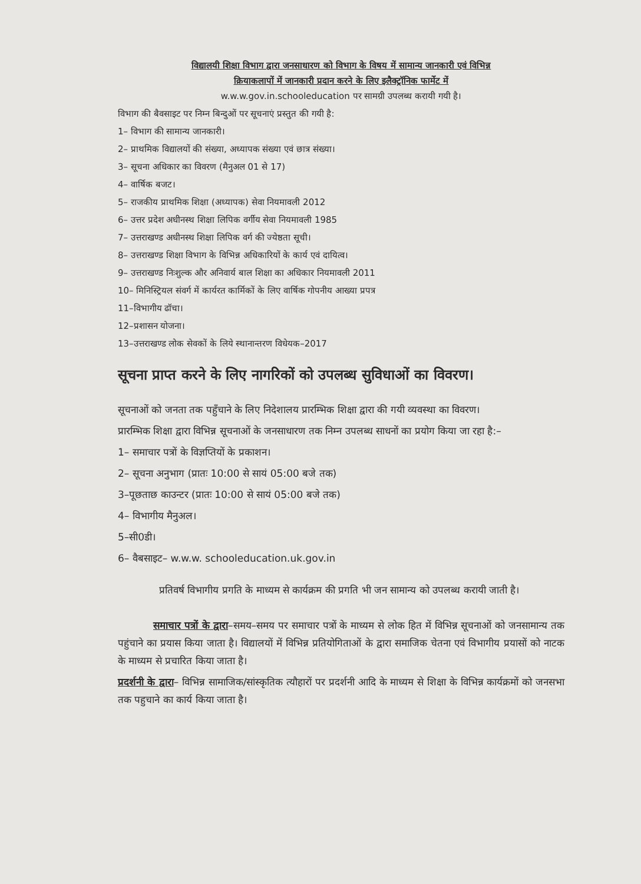विद्यालयी शिक्षा विभाग द्वारा जनसाधारण को विभाग के विषय में सामान्य जानकारी एवं विभिन्न
क्रियाकलापों में जानकारी प्रदान करने के लिए इलैक्ट्रॉनिक फार्मेट में
w.w.w.gov.in.schooleducation पर सामग्री उपलब्ध करायी गयी है।
विभाग की बैवसाइट पर निम्न बिन्दुओं पर सूचनाएं प्रस्तुत की गयी है:
1– विभाग की सामान्य जानकारी।
2– प्राथमिक विद्यालयों की संख्या, अध्यापक संख्या एवं छात्र संख्या।
3– सूचना अधिकार का विवरण (मैनुअल 01 से 17)
4– वार्षिक बजट।
5– राजकीय प्राथमिक शिक्षा (अध्यापक) सेवा नियमावली 2012
6– उत्तर प्रदेश अधीनस्थ शिक्षा लिपिक वर्गीय सेवा नियमावली 1985
7– उत्तराखण्ड अधीनस्थ शिक्षा लिपिक वर्ग की ज्येष्ठता सूची।
8– उत्तराखण्ड शिक्षा विभाग के विभिन्न अधिकारियों के कार्य एवं दायित्व।
9– उत्तराखण्ड निःशुल्क और अनिवार्य बाल शिक्षा का अधिकार नियमावली 2011
10– मिनिस्ट्रियल संवर्ग में कार्यरत कार्मिकों के लिए वार्षिक गोपनीय आख्या प्रपत्र
11–विभागीय ढॉचा।
12–प्रशासन योजना।
13–उत्तराखण्ड लोक सेवकों के लिये स्थानान्तरण विधेयक–2017
सूचना प्राप्त करने के लिए नागरिकों को उपलब्ध सुविधाओं का विवरण।
सूचनाओं को जनता तक पहुँचाने के लिए निदेशालय प्रारम्भिक शिक्षा द्वारा की गयी व्यवस्था का विवरण।
प्रारम्भिक शिक्षा द्वारा विभिन्न सूचनाओं के जनसाधारण तक निम्न उपलब्ध साधनों का प्रयोग किया जा रहा है:–
1– समाचार पत्रों के विज्ञप्तियों के प्रकाशन।
2– सूचना अनुभाग (प्रातः 10:00 से सायं 05:00 बजे तक)
3–पूछताछ काउन्टर (प्रातः 10:00 से सायं 05:00 बजे तक)
4– विभागीय मैनुअल।
5–सी0डी।
6– वैबसाइट– w.w.w. schooleducation.uk.gov.in
प्रतिवर्ष विभागीय प्रगति के माध्यम से कार्यक्रम की प्रगति भी जन सामान्य को उपलब्ध करायी जाती है।
समाचार पत्रों के द्वारा–समय–समय पर समाचार पत्रों के माध्यम से लोक हित में विभिन्न सूचनाओं को जनसामान्य तक पहुंचाने का प्रयास किया जाता है। विद्यालयों में विभिन्न प्रतियोगिताओं के द्वारा समाजिक चेतना एवं विभागीय प्रयासों को नाटक के माध्यम से प्रचारित किया जाता है।
प्रदर्शनी के द्वारा– विभिन्न सामाजिक/सांस्कृतिक त्यौहारों पर प्रदर्शनी आदि के माध्यम से शिक्षा के विभिन्न कार्यक्रमों को जनसभा तक पहुचाने का कार्य किया जाता है।